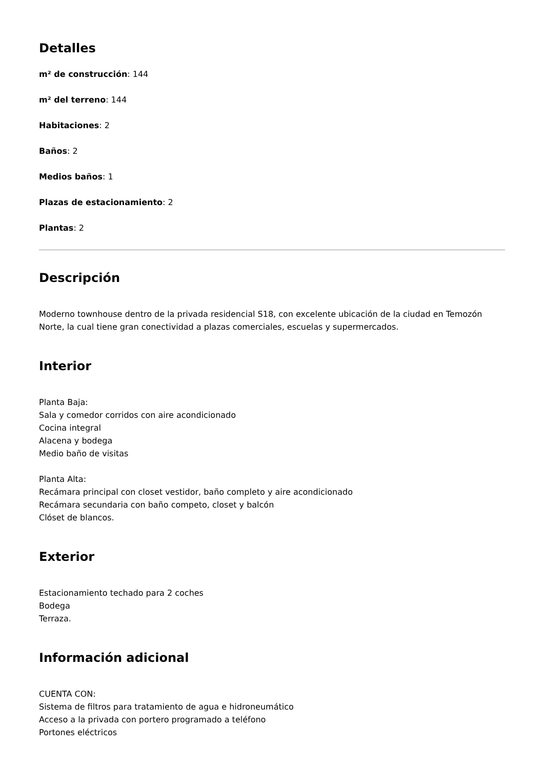Detalles
m² de construcción: 144
m² del terreno: 144
Habitaciones: 2
Baños: 2
Medios baños: 1
Plazas de estacionamiento: 2
Plantas: 2
Descripción
Moderno townhouse dentro de la privada residencial S18, con excelente ubicación de la ciudad en Temozón Norte, la cual tiene gran conectividad a plazas comerciales, escuelas y supermercados.
Interior
Planta Baja:
Sala y comedor corridos con aire acondicionado
Cocina integral
Alacena y bodega
Medio baño de visitas
Planta Alta:
Recámara principal con closet vestidor, baño completo y aire acondicionado
Recámara secundaria con baño competo, closet y balcón
Clóset de blancos.
Exterior
Estacionamiento techado para 2 coches
Bodega
Terraza.
Información adicional
CUENTA CON:
Sistema de filtros para tratamiento de agua e hidroneumático
Acceso a la privada con portero programado a teléfono
Portones eléctricos